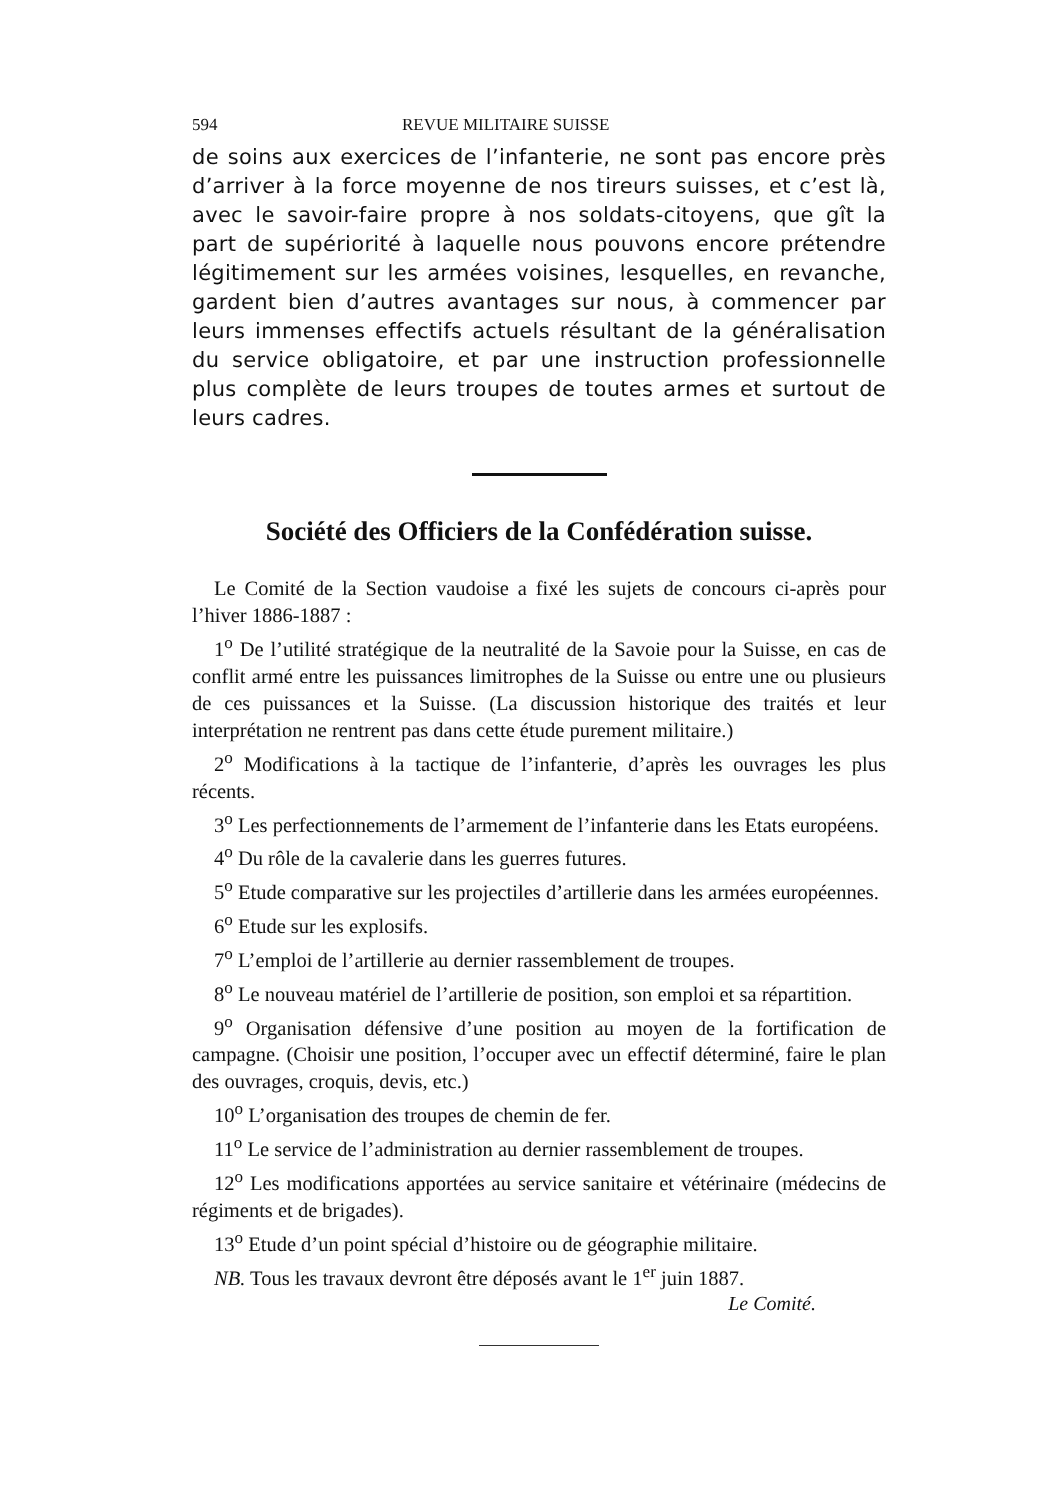594 REVUE MILITAIRE SUISSE
de soins aux exercices de l’infanterie, ne sont pas encore près d’arriver à la force moyenne de nos tireurs suisses, et c’est là, avec le savoir-faire propre à nos soldats-citoyens, que gît la part de supériorité à laquelle nous pouvons encore prétendre légitimement sur les armées voisines, lesquelles, en revanche, gardent bien d’autres avantages sur nous, à commencer par leurs immenses effectifs actuels résultant de la généralisation du service obligatoire, et par une instruction professionnelle plus complète de leurs troupes de toutes armes et surtout de leurs cadres.
Société des Officiers de la Confédération suisse.
Le Comité de la Section vaudoise a fixé les sujets de concours ci-après pour l’hiver 1886-1887 :
1<sup>o</sup> De l’utilité stratégique de la neutralité de la Savoie pour la Suisse, en cas de conflit armé entre les puissances limitrophes de la Suisse ou entre une ou plusieurs de ces puissances et la Suisse. (La discussion historique des traités et leur interprétation ne rentrent pas dans cette étude purement militaire.)
2<sup>o</sup> Modifications à la tactique de l’infanterie, d’après les ouvrages les plus récents.
3<sup>o</sup> Les perfectionnements de l’armement de l’infanterie dans les Etats européens.
4<sup>o</sup> Du rôle de la cavalerie dans les guerres futures.
5<sup>o</sup> Etude comparative sur les projectiles d’artillerie dans les armées européennes.
6<sup>o</sup> Etude sur les explosifs.
7<sup>o</sup> L’emploi de l’artillerie au dernier rassemblement de troupes.
8<sup>o</sup> Le nouveau matériel de l’artillerie de position, son emploi et sa répartition.
9<sup>o</sup> Organisation défensive d’une position au moyen de la fortification de campagne. (Choisir une position, l’occuper avec un effectif déterminé, faire le plan des ouvrages, croquis, devis, etc.)
10<sup>o</sup> L’organisation des troupes de chemin de fer.
11<sup>o</sup> Le service de l’administration au dernier rassemblement de troupes.
12<sup>o</sup> Les modifications apportées au service sanitaire et vétérinaire (médecins de régiments et de brigades).
13<sup>o</sup> Etude d’un point spécial d’histoire ou de géographie militaire.
NB. Tous les travaux devront être déposés avant le 1<sup>er</sup> juin 1887.
Le Comité.